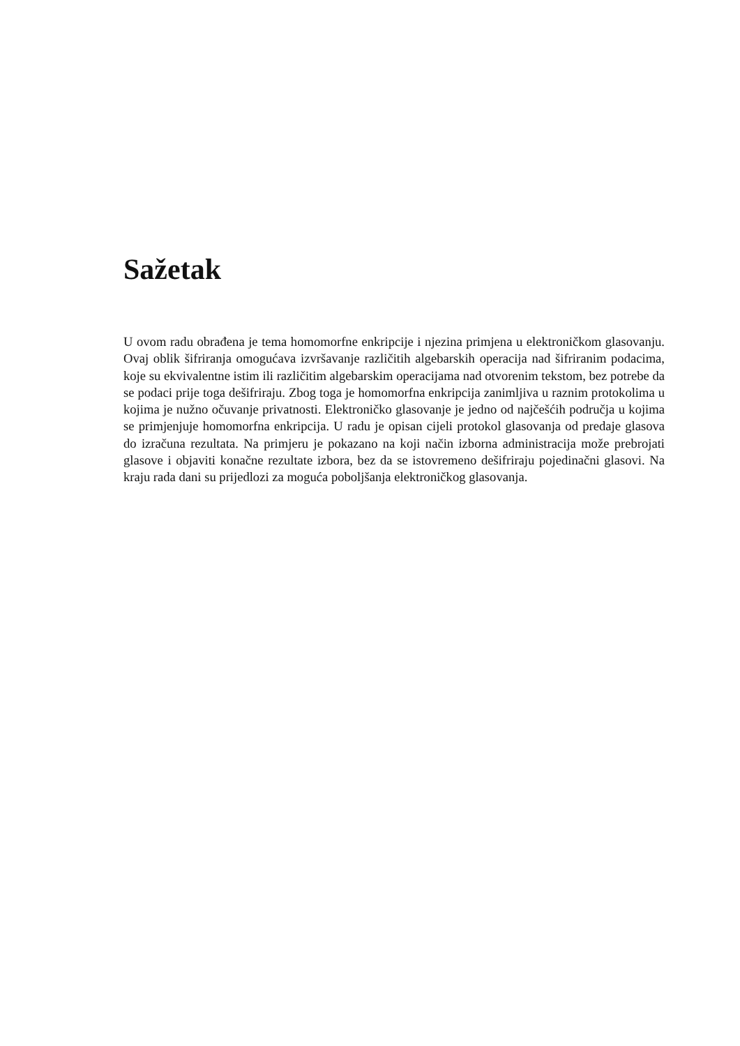Sažetak
U ovom radu obrađena je tema homomorfne enkripcije i njezina primjena u elektroničkom glasovanju. Ovaj oblik šifriranja omogućava izvršavanje različitih algebarskih operacija nad šifriranim podacima, koje su ekvivalentne istim ili različitim algebarskim operacijama nad otvorenim tekstom, bez potrebe da se podaci prije toga dešifriraju. Zbog toga je homomorfna enkripcija zanimljiva u raznim protokolima u kojima je nužno očuvanje privatnosti. Elektroničko glasovanje je jedno od najčešćih područja u kojima se primjenjuje homomorfna enkripcija. U radu je opisan cijeli protokol glasovanja od predaje glasova do izračuna rezultata. Na primjeru je pokazano na koji način izborna administracija može prebrojati glasove i objaviti konačne rezultate izbora, bez da se istovremeno dešifriraju pojedinačni glasovi. Na kraju rada dani su prijedlozi za moguća poboljšanja elektroničkog glasovanja.